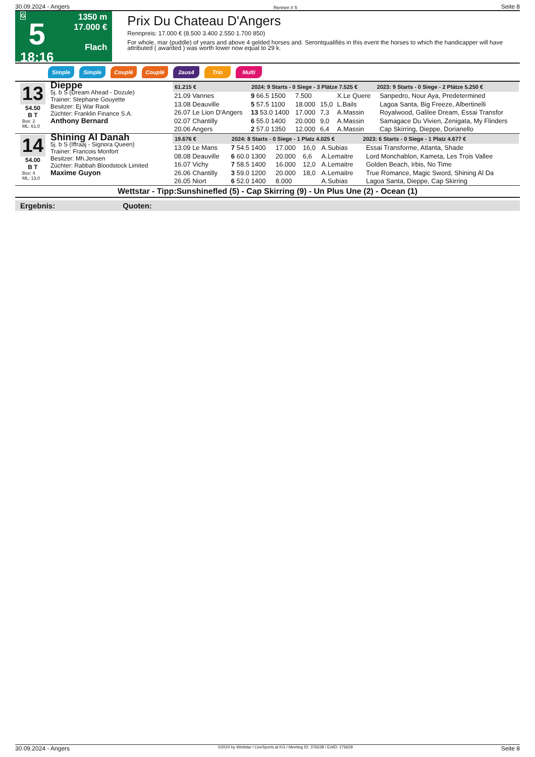30.09.2024 - Angers Rennen # 5 Seite 8
G
5
18:16
1350 m
17.000 €
Flach
Prix Du Chateau D'Angers
Rennpreis: 17.000 € (8.500 3.400 2.550 1.700 850)
For whole, mar (puddle) of years and above 4 gelded horses and. Serontqualifiés in this event the horses to which the handicapper will have attributed ( awarded ) was worth lower now equal to 29 k.
Simple Simple Couplé Couplé 2aus4 Trio Multi
13
54.50
B T
Box: 2
ML: 61,0
Dieppe
5j. b S (Dream Ahead - Dozule)
Trainer: Stephane Gouyette
Besitzer: Ej War Raok
Züchter: Franklin Finance S.A.
Anthony Bernard
| 61.215 € | 2024: 9 Starts - 0 Siege - 3 Plätze 7.525 € | | | | 2023: 9 Starts - 0 Siege - 2 Plätze 5.250 € | |
| --- | --- | --- | --- | --- | --- | --- |
| 21.09 Vannes | 9 66.5 1500 | 7.500 | | X.Le Quere | | Sanpedro, Nour Aya, Predetermined |
| 13.08 Deauville | 5 57.5 1100 | 18.000 | 15,0 | L.Bails | | Lagoa Santa, Big Freeze, Albertinelli |
| 26.07 Le Lion D'Angers | 13 53.0 1400 | 17.000 | 7,3 | A.Massin | | Royalwood, Galilee Dream, Essai Transfor |
| 02.07 Chantilly | 6 55.0 1400 | 20.000 | 9,0 | A.Massin | | Samagace Du Vivien, Zenigata, My Flinders |
| 20.06 Angers | 2 57.0 1350 | 12.000 | 6,4 | A.Massin | | Cap Skirring, Dieppe, Dorianello |
14
54.00
B T
Box: 4
ML: 13,0
Shining Al Danah
5j. b S (Iffraaj - Signora Queen)
Trainer: Francois Monfort
Besitzer: Mh.Jensen
Züchter: Rabbah Bloodstock Limited
Maxime Guyon
| 19.676 € | 2024: 8 Starts - 0 Siege - 1 Platz 4.025 € | | | | 2023: 6 Starts - 0 Siege - 1 Platz 4.677 € | |
| --- | --- | --- | --- | --- | --- | --- |
| 13.09 Le Mans | 7 54.5 1400 | 17.000 | 16,0 | A.Subias | | Essai Transforme, Atlanta, Shade |
| 08.08 Deauville | 6 60.0 1300 | 20.000 | 6,6 | A.Lemaitre | | Lord Monchablon, Kameta, Les Trois Vallee |
| 16.07 Vichy | 7 58.5 1400 | 16.000 | 12,0 | A.Lemaitre | | Golden Beach, Irbis, No Time |
| 26.06 Chantilly | 3 59.0 1200 | 20.000 | 18,0 | A.Lemaitre | | True Romance, Magic Sword, Shining Al Da |
| 26.05 Niort | 6 52.0 1400 | 8.000 | | A.Subias | | Lagoa Santa, Dieppe, Cap Skirring |
Wettstar - Tipp:Sunshinefled (5) - Cap Skirring (9) - Un Plus Une (2) - Ocean (1)
Ergebnis: Quoten:
30.09.2024 - Angers ©2024 by Wettstar / LiveSports.at KG / Meeting ID: 376638 / ExtID: 276629 Seite 8